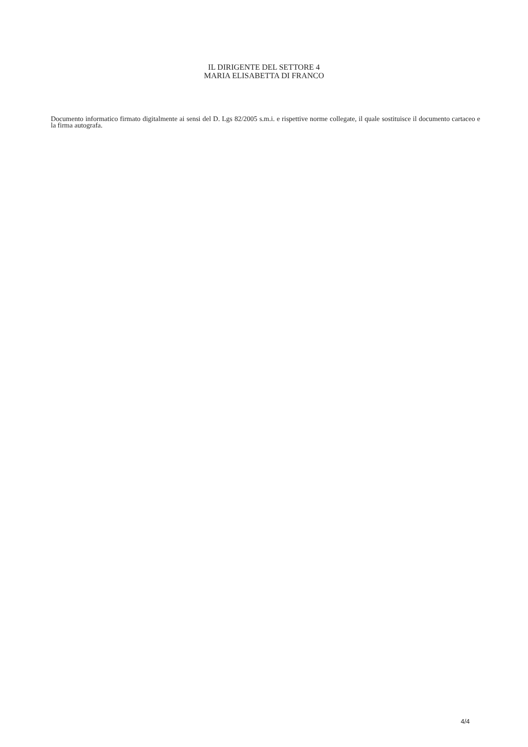IL DIRIGENTE DEL SETTORE 4
MARIA ELISABETTA DI FRANCO
Documento informatico firmato digitalmente ai sensi del D. Lgs 82/2005 s.m.i. e rispettive norme collegate, il quale sostituisce il documento cartaceo e la firma autografa.
4/4